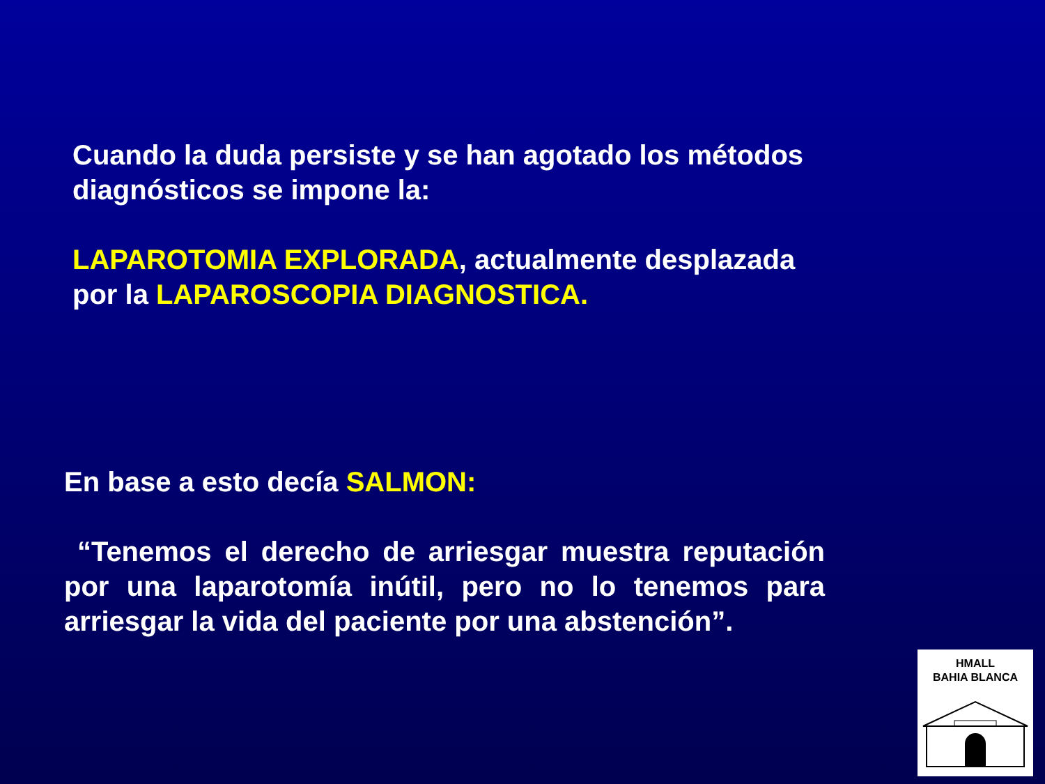Cuando la duda persiste y se han agotado los métodos diagnósticos se impone la:
LAPAROTOMIA EXPLORADA, actualmente desplazada por la LAPAROSCOPIA DIAGNOSTICA.
En base a esto decía SALMON:
“Tenemos el derecho de arriesgar muestra reputación por una laparotomía inútil, pero no lo tenemos para arriesgar la vida del paciente por una abstención”.
HMALL
BAHIA BLANCA